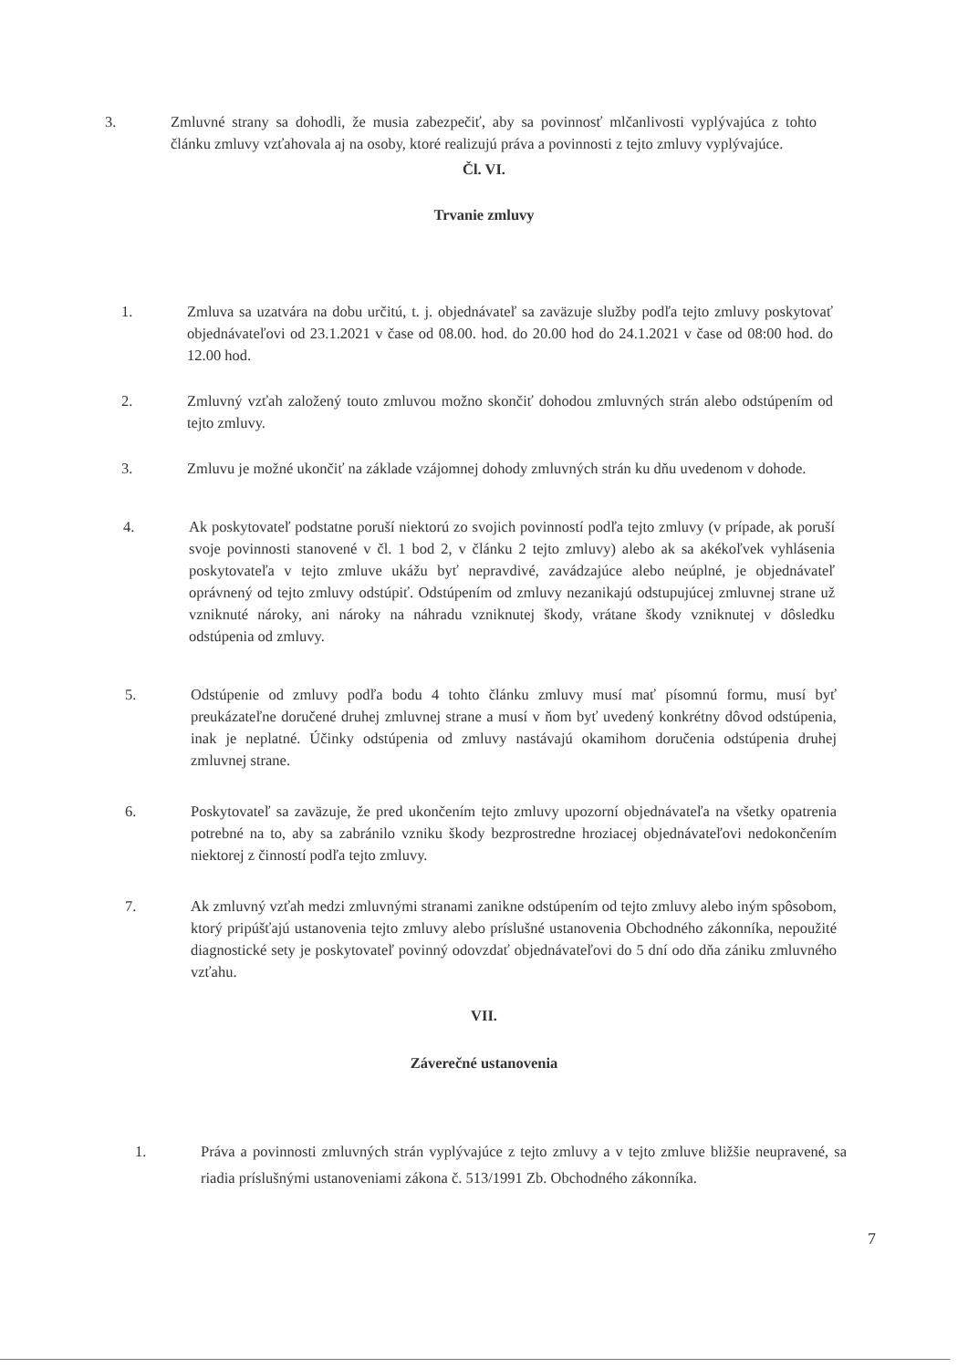3. Zmluvné strany sa dohodli, že musia zabezpečiť, aby sa povinnosť mlčanlivosti vyplývajúca z tohto článku zmluvy vzťahovala aj na osoby, ktoré realizujú práva a povinnosti z tejto zmluvy vyplývajúce.
Čl. VI.
Trvanie zmluvy
1. Zmluva sa uzatvára na dobu určitú, t. j. objednávateľ sa zaväzuje služby podľa tejto zmluvy poskytovať objednávateľovi od 23.1.2021 v čase od 08.00. hod. do 20.00 hod do 24.1.2021 v čase od 08:00 hod. do 12.00 hod.
2. Zmluvný vzťah založený touto zmluvou možno skončiť dohodou zmluvných strán alebo odstúpením od tejto zmluvy.
3. Zmluvu je možné ukončiť na základe vzájomnej dohody zmluvných strán ku dňu uvedenom v dohode.
4. Ak poskytovateľ podstatne poruší niektorú zo svojich povinností podľa tejto zmluvy (v prípade, ak poruší svoje povinnosti stanovené v čl. 1 bod 2, v článku 2 tejto zmluvy) alebo ak sa akékoľvek vyhlásenia poskytovateľa v tejto zmluve ukážu byť nepravdivé, zavádzajúce alebo neúplné, je objednávateľ oprávnený od tejto zmluvy odstúpiť. Odstúpením od zmluvy nezanikajú odstupujúcej zmluvnej strane už vzniknuté nároky, ani nároky na náhradu vzniknutej škody, vrátane škody vzniknutej v dôsledku odstúpenia od zmluvy.
5. Odstúpenie od zmluvy podľa bodu 4 tohto článku zmluvy musí mať písomnú formu, musí byť preukázateľne doručené druhej zmluvnej strane a musí v ňom byť uvedený konkrétny dôvod odstúpenia, inak je neplatné. Účinky odstúpenia od zmluvy nastávajú okamihom doručenia odstúpenia druhej zmluvnej strane.
6. Poskytovateľ sa zaväzuje, že pred ukončením tejto zmluvy upozorní objednávateľa na všetky opatrenia potrebné na to, aby sa zabránilo vzniku škody bezprostredne hroziacej objednávateľovi nedokončením niektorej z činností podľa tejto zmluvy.
7. Ak zmluvný vzťah medzi zmluvnými stranami zanikne odstúpením od tejto zmluvy alebo iným spôsobom, ktorý pripúšťajú ustanovenia tejto zmluvy alebo príslušné ustanovenia Obchodného zákonníka, nepoužité diagnostické sety je poskytovateľ povinný odovzdať objednávateľovi do 5 dní odo dňa zániku zmluvného vzťahu.
VII.
Záverečné ustanovenia
1. Práva a povinnosti zmluvných strán vyplývajúce z tejto zmluvy a v tejto zmluve bližšie neupravené, sa riadia príslušnými ustanoveniami zákona č. 513/1991 Zb. Obchodného zákonníka.
7